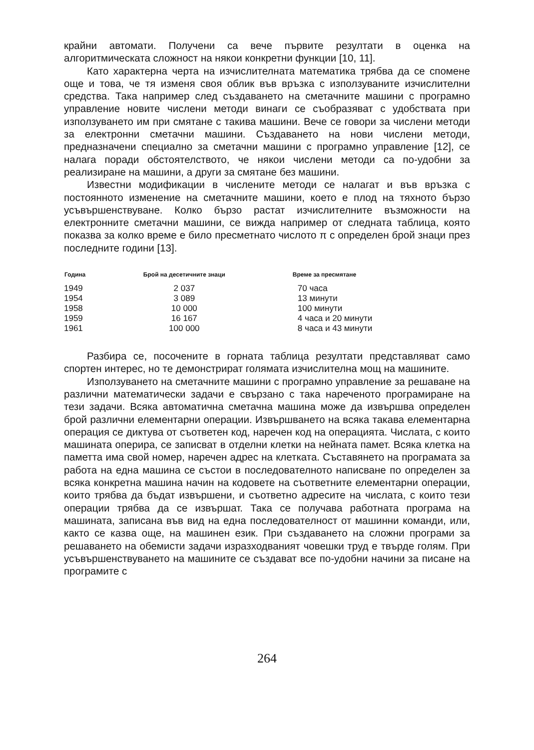крайни автомати. Получени са вече първите резултати в оценка на алгоритмическата сложност на някои конкретни функции [10, 11].
Като характерна черта на изчислителната математика трябва да се спомене още и това, че тя изменя своя облик във връзка с използуваните изчислителни средства. Така например след създаването на сметачните машини с програмно управление новите числени методи винаги се съобразяват с удобствата при използуването им при смятане с такива машини. Вече се говори за числени методи за електронни сметачни машини. Създаването на нови числени методи, предназначени специално за сметачни машини с програмно управление [12], се налага поради обстоятелството, че някои числени методи са по-удобни за реализиране на машини, а други за смятане без машини.
Известни модификации в числените методи се налагат и във връзка с постоянното изменение на сметачните машини, което е плод на тяхното бързо усъвършенствуване. Колко бързо растат изчислителните възможности на електронните сметачни машини, се вижда например от следната таблица, която показва за колко време е било пресметнато числото π с определен брой знаци през последните години [13].
| Година | Брой на десетичните знаци | Време за пресмятане |
| --- | --- | --- |
| 1949 | 2 037 | 70 часа |
| 1954 | 3 089 | 13 минути |
| 1958 | 10 000 | 100 минути |
| 1959 | 16 167 | 4 часа и 20 минути |
| 1961 | 100 000 | 8 часа и 43 минути |
Разбира се, посочените в горната таблица резултати представляват само спортен интерес, но те демонстрират голямата изчислителна мощ на машините.
Използуването на сметачните машини с програмно управление за решаване на различни математически задачи е свързано с така нареченото програмиране на тези задачи. Всяка автоматична сметачна машина може да извършва определен брой различни елементарни операции. Извършването на всяка такава елементарна операция се диктува от съответен код, наречен код на операцията. Числата, с които машината оперира, се записват в отделни клетки на нейната памет. Всяка клетка на паметта има свой номер, наречен адрес на клетката. Съставянето на програмата за работа на една машина се състои в последователното написване по определен за всяка конкретна машина начин на кодовете на съответните елементарни операции, които трябва да бъдат извършени, и съответно адресите на числата, с които тези операции трябва да се извършат. Така се получава работната програма на машината, записана във вид на една последователност от машинни команди, или, както се казва още, на машинен език. При създаването на сложни програми за решаването на обемисти задачи изразходваният човешки труд е твърде голям. При усъвършенствуването на машините се създават все по-удобни начини за писане на програмите с
264